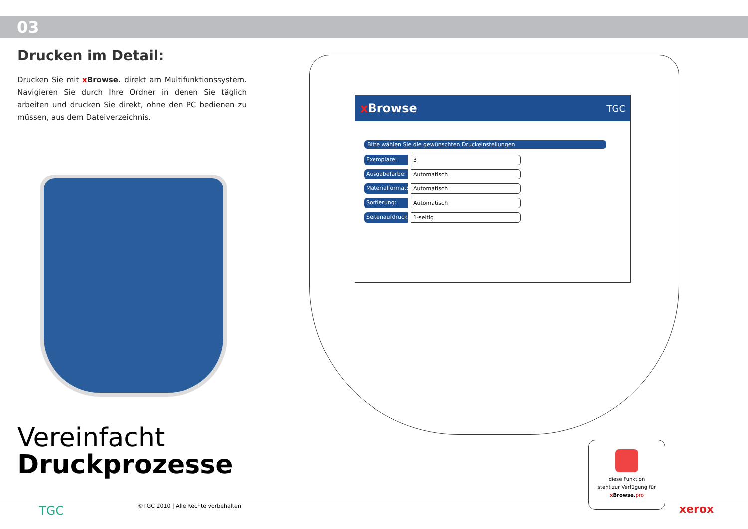03
Drucken im Detail:
Drucken Sie mit x Browse. direkt am Multifunktionssystem. Navigieren Sie durch Ihre Ordner in denen Sie täglich arbeiten und drucken Sie direkt, ohne den PC bedienen zu müssen, aus dem Dateiverzeichnis.
Vereinfacht
Druckprozesse
x Browse TGC
Bitte wählen Sie die gewünschten Druckeinstellungen
Exemplare: 3
Ausgabefarbe: Automatisch
Materialformat: Automatisch
Sortierung: Automatisch
Seitenaufdruck: 1-seitig
diese Funktion
steht zur Verfügung für
x Browse. pro
TGC
©TGC 2010 | Alle Rechte vorbehalten
xerox